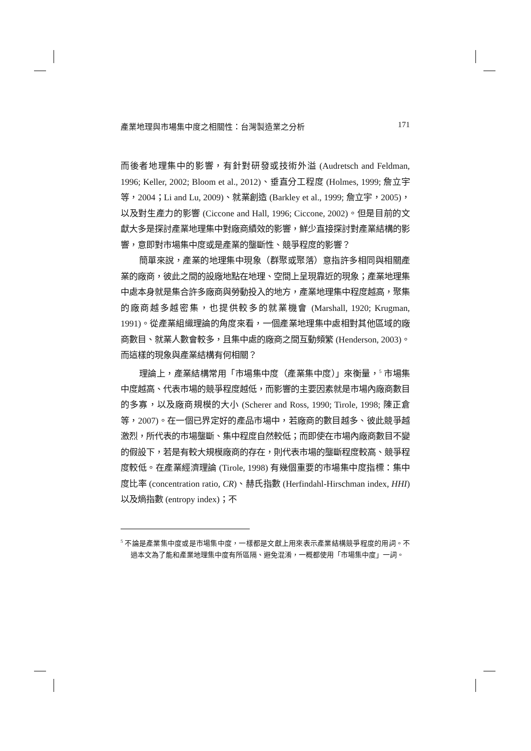產業地理與市場集中度之相關性：台灣製造業之分析 171
而後者地理集中的影響，有針對研發或技術外溢 (Audretsch and Feldman, 1996; Keller, 2002; Bloom et al., 2012)、垂直分工程度 (Holmes, 1999; 詹立宇等，2004；Li and Lu, 2009)、就業創造 (Barkley et al., 1999; 詹立宇，2005)，以及對生產力的影響 (Ciccone and Hall, 1996; Ciccone, 2002)。但是目前的文獻大多是探討產業地理集中對廠商績效的影響，鮮少直接探討對產業結構的影響，意即對市場集中度或是產業的壟斷性、競爭程度的影響？
簡單來說，產業的地理集中現象（群聚或聚落）意指許多相同與相關產業的廠商，彼此之間的設廠地點在地理、空間上呈現靠近的現象；產業地理集中處本身就是集合許多廠商與勞動投入的地方，產業地理集中程度越高，聚集的廠商越多越密集，也提供較多的就業機會 (Marshall, 1920; Krugman, 1991)。從產業組織理論的角度來看，一個產業地理集中處相對其他區域的廠商數目、就業人數會較多，且集中處的廠商之間互動頻繁 (Henderson, 2003)。而這樣的現象與產業結構有何相關？
理論上，產業結構常用「市場集中度（產業集中度）」來衡量，<sup>5</sup> 市場集中度越高、代表市場的競爭程度越低，而影響的主要因素就是市場內廠商數目的多寡，以及廠商規模的大小 (Scherer and Ross, 1990; Tirole, 1998; 陳正倉等，2007)。在一個已界定好的產品市場中，若廠商的數目越多、彼此競爭越激烈，所代表的市場壟斷、集中程度自然較低；而即使在市場內廠商數目不變的假設下，若是有較大規模廠商的存在，則代表市場的壟斷程度較高、競爭程度較低。在產業經濟理論 (Tirole, 1998) 有幾個重要的市場集中度指標：集中度比率 (concentration ratio, CR)、赫氏指數 (Herfindahl-Hirschman index, HHI) 以及熵指數 (entropy index)；不
<sup>5</sup> 不論是產業集中度或是市場集中度，一樣都是文獻上用來表示產業結構競爭程度的用詞。不過本文為了能和產業地理集中度有所區隔、避免混淆，一概都使用「市場集中度」一詞。